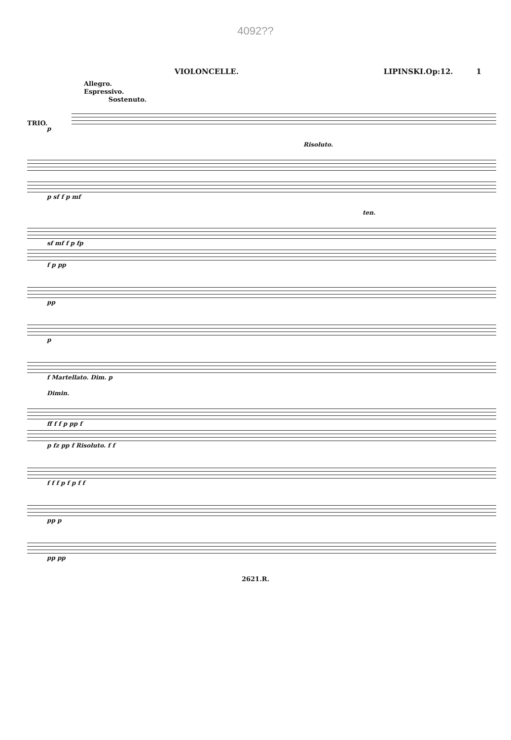4092??
VIOLONCELLE. LIPINSKI.Op:12. 1
Allegro.
Espressivo.
Sostenuto.
TRIO.
p
Risoluto.
p sf f p mf
ten.
sf mf f p fp
f p pp
pp
p
f Martellato. Dim. p
Dimin.
ff f f p pp f
p fz pp f Risoluto. f f
f f f p f p f f
pp p
pp pp
2621.R.